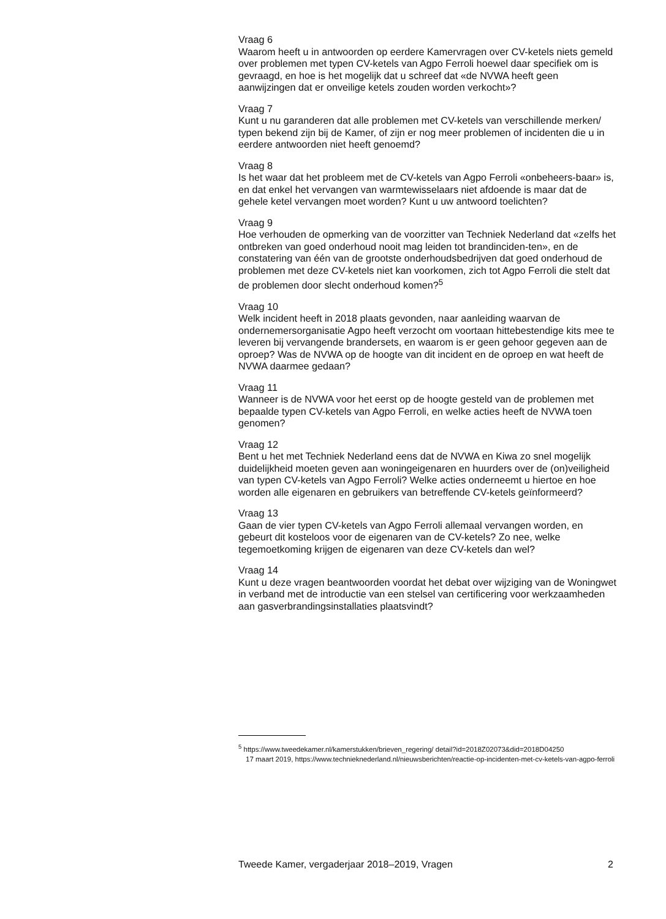Vraag 6
Waarom heeft u in antwoorden op eerdere Kamervragen over CV-ketels niets gemeld over problemen met typen CV-ketels van Agpo Ferroli hoewel daar specifiek om is gevraagd, en hoe is het mogelijk dat u schreef dat «de NVWA heeft geen aanwijzingen dat er onveilige ketels zouden worden verkocht»?
Vraag 7
Kunt u nu garanderen dat alle problemen met CV-ketels van verschillende merken/ typen bekend zijn bij de Kamer, of zijn er nog meer problemen of incidenten die u in eerdere antwoorden niet heeft genoemd?
Vraag 8
Is het waar dat het probleem met de CV-ketels van Agpo Ferroli «onbeheers-baar» is, en dat enkel het vervangen van warmtewisselaars niet afdoende is maar dat de gehele ketel vervangen moet worden? Kunt u uw antwoord toelichten?
Vraag 9
Hoe verhouden de opmerking van de voorzitter van Techniek Nederland dat «zelfs het ontbreken van goed onderhoud nooit mag leiden tot brandinciden-ten», en de constatering van één van de grootste onderhoudsbedrijven dat goed onderhoud de problemen met deze CV-ketels niet kan voorkomen, zich tot Agpo Ferroli die stelt dat de problemen door slecht onderhoud komen?<sup>5</sup>
Vraag 10
Welk incident heeft in 2018 plaats gevonden, naar aanleiding waarvan de ondernemersorganisatie Agpo heeft verzocht om voortaan hittebestendige kits mee te leveren bij vervangende brandersets, en waarom is er geen gehoor gegeven aan de oproep? Was de NVWA op de hoogte van dit incident en de oproep en wat heeft de NVWA daarmee gedaan?
Vraag 11
Wanneer is de NVWA voor het eerst op de hoogte gesteld van de problemen met bepaalde typen CV-ketels van Agpo Ferroli, en welke acties heeft de NVWA toen genomen?
Vraag 12
Bent u het met Techniek Nederland eens dat de NVWA en Kiwa zo snel mogelijk duidelijkheid moeten geven aan woningeigenaren en huurders over de (on)veiligheid van typen CV-ketels van Agpo Ferroli? Welke acties onderneemt u hiertoe en hoe worden alle eigenaren en gebruikers van betreffende CV-ketels geïnformeerd?
Vraag 13
Gaan de vier typen CV-ketels van Agpo Ferroli allemaal vervangen worden, en gebeurt dit kosteloos voor de eigenaren van de CV-ketels? Zo nee, welke tegemoetkoming krijgen de eigenaren van deze CV-ketels dan wel?
Vraag 14
Kunt u deze vragen beantwoorden voordat het debat over wijziging van de Woningwet in verband met de introductie van een stelsel van certificering voor werkzaamheden aan gasverbrandingsinstallaties plaatsvindt?
<sup>5</sup> https://www.tweedekamer.nl/kamerstukken/brieven_regering/ detail?id=2018Z02073&did=2018D04250
17 maart 2019, https://www.technieknederland.nl/nieuwsberichten/reactie-op-incidenten-met-cv-ketels-van-agpo-ferroli
Tweede Kamer, vergaderjaar 2018–2019, Vragen 2